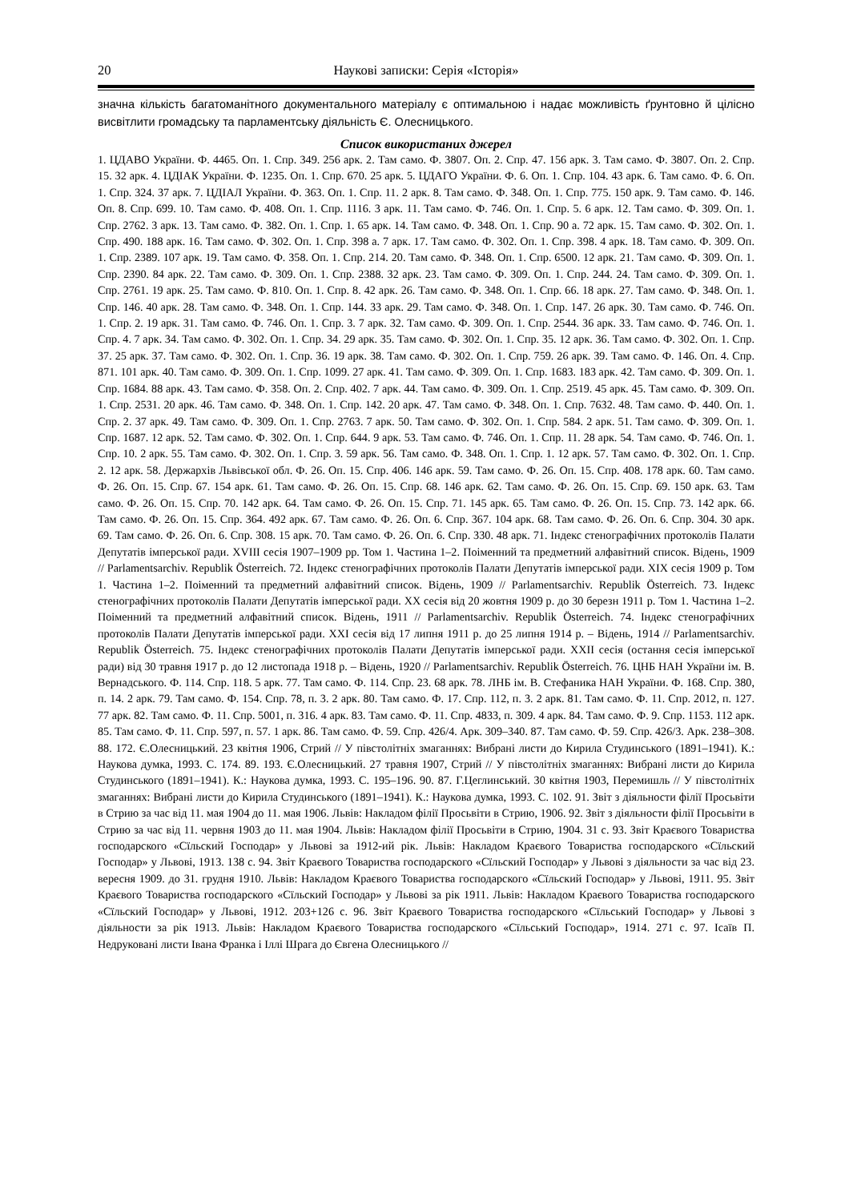20 Наукові записки: Серія «Історія»
значна кількість багатоманітного документального матеріалу є оптимальною і надає можливість ґрунтовно й цілісно висвітлити громадську та парламентську діяльність Є. Олесницького.
Список використаних джерел
1. ЦДАВО України. Ф. 4465. Оп. 1. Спр. 349. 256 арк. 2. Там само. Ф. 3807. Оп. 2. Спр. 47. 156 арк. 3. Там само. Ф. 3807. Оп. 2. Спр. 15. 32 арк. 4. ЦДІАК України. Ф. 1235. Оп. 1. Спр. 670. 25 арк. 5. ЦДАГО України. Ф. 6. Оп. 1. Спр. 104. 43 арк. 6. Там само. Ф. 6. Оп. 1. Спр. 324. 37 арк. 7. ЦДІАЛ України. Ф. 363. Оп. 1. Спр. 11. 2 арк. 8. Там само. Ф. 348. Оп. 1. Спр. 775. 150 арк. 9. Там само. Ф. 146. Оп. 8. Спр. 699. 10. Там само. Ф. 408. Оп. 1. Спр. 1116. 3 арк. 11. Там само. Ф. 746. Оп. 1. Спр. 5. 6 арк. 12. Там само. Ф. 309. Оп. 1. Спр. 2762. 3 арк. 13. Там само. Ф. 382. Оп. 1. Спр. 1. 65 арк. 14. Там само. Ф. 348. Оп. 1. Спр. 90 а. 72 арк. 15. Там само. Ф. 302. Оп. 1. Спр. 490. 188 арк. 16. Там само. Ф. 302. Оп. 1. Спр. 398 а. 7 арк. 17. Там само. Ф. 302. Оп. 1. Спр. 398. 4 арк. 18. Там само. Ф. 309. Оп. 1. Спр. 2389. 107 арк. 19. Там само. Ф. 358. Оп. 1. Спр. 214. 20. Там само. Ф. 348. Оп. 1. Спр. 6500. 12 арк. 21. Там само. Ф. 309. Оп. 1. Спр. 2390. 84 арк. 22. Там само. Ф. 309. Оп. 1. Спр. 2388. 32 арк. 23. Там само. Ф. 309. Оп. 1. Спр. 244. 24. Там само. Ф. 309. Оп. 1. Спр. 2761. 19 арк. 25. Там само. Ф. 810. Оп. 1. Спр. 8. 42 арк. 26. Там само. Ф. 348. Оп. 1. Спр. 66. 18 арк. 27. Там само. Ф. 348. Оп. 1. Спр. 146. 40 арк. 28. Там само. Ф. 348. Оп. 1. Спр. 144. 33 арк. 29. Там само. Ф. 348. Оп. 1. Спр. 147. 26 арк. 30. Там само. Ф. 746. Оп. 1. Спр. 2. 19 арк. 31. Там само. Ф. 746. Оп. 1. Спр. 3. 7 арк. 32. Там само. Ф. 309. Оп. 1. Спр. 2544. 36 арк. 33. Там само. Ф. 746. Оп. 1. Спр. 4. 7 арк. 34. Там само. Ф. 302. Оп. 1. Спр. 34. 29 арк. 35. Там само. Ф. 302. Оп. 1. Спр. 35. 12 арк. 36. Там само. Ф. 302. Оп. 1. Спр. 37. 25 арк. 37. Там само. Ф. 302. Оп. 1. Спр. 36. 19 арк. 38. Там само. Ф. 302. Оп. 1. Спр. 759. 26 арк. 39. Там само. Ф. 146. Оп. 4. Спр. 871. 101 арк. 40. Там само. Ф. 309. Оп. 1. Спр. 1099. 27 арк. 41. Там само. Ф. 309. Оп. 1. Спр. 1683. 183 арк. 42. Там само. Ф. 309. Оп. 1. Спр. 1684. 88 арк. 43. Там само. Ф. 358. Оп. 2. Спр. 402. 7 арк. 44. Там само. Ф. 309. Оп. 1. Спр. 2519. 45 арк. 45. Там само. Ф. 309. Оп. 1. Спр. 2531. 20 арк. 46. Там само. Ф. 348. Оп. 1. Спр. 142. 20 арк. 47. Там само. Ф. 348. Оп. 1. Спр. 7632. 48. Там само. Ф. 440. Оп. 1. Спр. 2. 37 арк. 49. Там само. Ф. 309. Оп. 1. Спр. 2763. 7 арк. 50. Там само. Ф. 302. Оп. 1. Спр. 584. 2 арк. 51. Там само. Ф. 309. Оп. 1. Спр. 1687. 12 арк. 52. Там само. Ф. 302. Оп. 1. Спр. 644. 9 арк. 53. Там само. Ф. 746. Оп. 1. Спр. 11. 28 арк. 54. Там само. Ф. 746. Оп. 1. Спр. 10. 2 арк. 55. Там само. Ф. 302. Оп. 1. Спр. 3. 59 арк. 56. Там само. Ф. 348. Оп. 1. Спр. 1. 12 арк. 57. Там само. Ф. 302. Оп. 1. Спр. 2. 12 арк. 58. Держархів Львівської обл. Ф. 26. Оп. 15. Спр. 406. 146 арк. 59. Там само. Ф. 26. Оп. 15. Спр. 408. 178 арк. 60. Там само. Ф. 26. Оп. 15. Спр. 67. 154 арк. 61. Там само. Ф. 26. Оп. 15. Спр. 68. 146 арк. 62. Там само. Ф. 26. Оп. 15. Спр. 69. 150 арк. 63. Там само. Ф. 26. Оп. 15. Спр. 70. 142 арк. 64. Там само. Ф. 26. Оп. 15. Спр. 71. 145 арк. 65. Там само. Ф. 26. Оп. 15. Спр. 73. 142 арк. 66. Там само. Ф. 26. Оп. 15. Спр. 364. 492 арк. 67. Там само. Ф. 26. Оп. 6. Спр. 367. 104 арк. 68. Там само. Ф. 26. Оп. 6. Спр. 304. 30 арк. 69. Там само. Ф. 26. Оп. 6. Спр. 308. 15 арк. 70. Там само. Ф. 26. Оп. 6. Спр. 330. 48 арк. 71. Індекс стенографічних протоколів Палати Депутатів імперської ради. XVIII сесія 1907–1909 рр. Том 1. Частина 1–2. Поіменний та предметний алфавітний список. Відень, 1909 // Parlamentsarchiv. Republik Österreich. 72. Індекс стенографічних протоколів Палати Депутатів імперської ради. XIX сесія 1909 р. Том 1. Частина 1–2. Поіменний та предметний алфавітний список. Відень, 1909 // Parlamentsarchiv. Republik Österreich. 73. Індекс стенографічних протоколів Палати Депутатів імперської ради. XX сесія від 20 жовтня 1909 р. до 30 березн 1911 р. Том 1. Частина 1–2. Поіменний та предметний алфавітний список. Відень, 1911 // Parlamentsarchiv. Republik Österreich. 74. Індекс стенографічних протоколів Палати Депутатів імперської ради. XXI сесія від 17 липня 1911 р. до 25 липня 1914 р. – Відень, 1914 // Parlamentsarchiv. Republik Österreich. 75. Індекс стенографічних протоколів Палати Депутатів імперської ради. XXII сесія (остання сесія імперської ради) від 30 травня 1917 р. до 12 листопада 1918 р. – Відень, 1920 // Parlamentsarchiv. Republik Österreich. 76. ЦНБ НАН України ім. В. Вернадського. Ф. 114. Спр. 118. 5 арк. 77. Там само. Ф. 114. Спр. 23. 68 арк. 78. ЛНБ ім. В. Стефаника НАН України. Ф. 168. Спр. 380, п. 14. 2 арк. 79. Там само. Ф. 154. Спр. 78, п. 3. 2 арк. 80. Там само. Ф. 17. Спр. 112, п. 3. 2 арк. 81. Там само. Ф. 11. Спр. 2012, п. 127. 77 арк. 82. Там само. Ф. 11. Спр. 5001, п. 316. 4 арк. 83. Там само. Ф. 11. Спр. 4833, п. 309. 4 арк. 84. Там само. Ф. 9. Спр. 1153. 112 арк. 85. Там само. Ф. 11. Спр. 597, п. 57. 1 арк. 86. Там само. Ф. 59. Спр. 426/4. Арк. 309–340. 87. Там само. Ф. 59. Спр. 426/3. Арк. 238–308. 88. 172. Є.Олесницький. 23 квітня 1906, Стрий // У півстолітніх змаганнях: Вибрані листи до Кирила Студинського (1891–1941). К.: Наукова думка, 1993. С. 174. 89. 193. Є.Олесницький. 27 травня 1907, Стрий // У півстолітніх змаганнях: Вибрані листи до Кирила Студинського (1891–1941). К.: Наукова думка, 1993. С. 195–196. 90. 87. Г.Цеглинський. 30 квітня 1903, Перемишль // У півстолітніх змаганнях: Вибрані листи до Кирила Студинського (1891–1941). К.: Наукова думка, 1993. С. 102. 91. Звіт з діяльности філії Просьвіти в Стрию за час від 11. мая 1904 до 11. мая 1906. Львів: Накладом філії Просьвіти в Стрию, 1906. 92. Звіт з діяльности філії Просьвіти в Стрию за час від 11. червня 1903 до 11. мая 1904. Львів: Накладом філії Просьвіти в Стрию, 1904. 31 с. 93. Звіт Краєвого Товариства господарского «Сїльский Господар» у Львові за 1912-ий рік. Львів: Накладом Краєвого Товариства господарского «Сїльский Господар» у Львові, 1913. 138 с. 94. Звіт Краєвого Товариства господарского «Сїльский Господар» у Львові з діяльности за час від 23. вересня 1909. до 31. грудня 1910. Львів: Накладом Краєвого Товариства господарского «Сїльский Господар» у Львові, 1911. 95. Звіт Краєвого Товариства господарского «Сїльский Господар» у Львові за рік 1911. Львів: Накладом Краєвого Товариства господарского «Сїльский Господар» у Львові, 1912. 203+126 с. 96. Звіт Краєвого Товариства господарского «Сїльський Господар» у Львові з діяльности за рік 1913. Львів: Накладом Краєвого Товариства господарского «Сїльський Господар», 1914. 271 с. 97. Ісаїв П. Недруковані листи Івана Франка і Іллі Шрага до Євгена Олесницького //